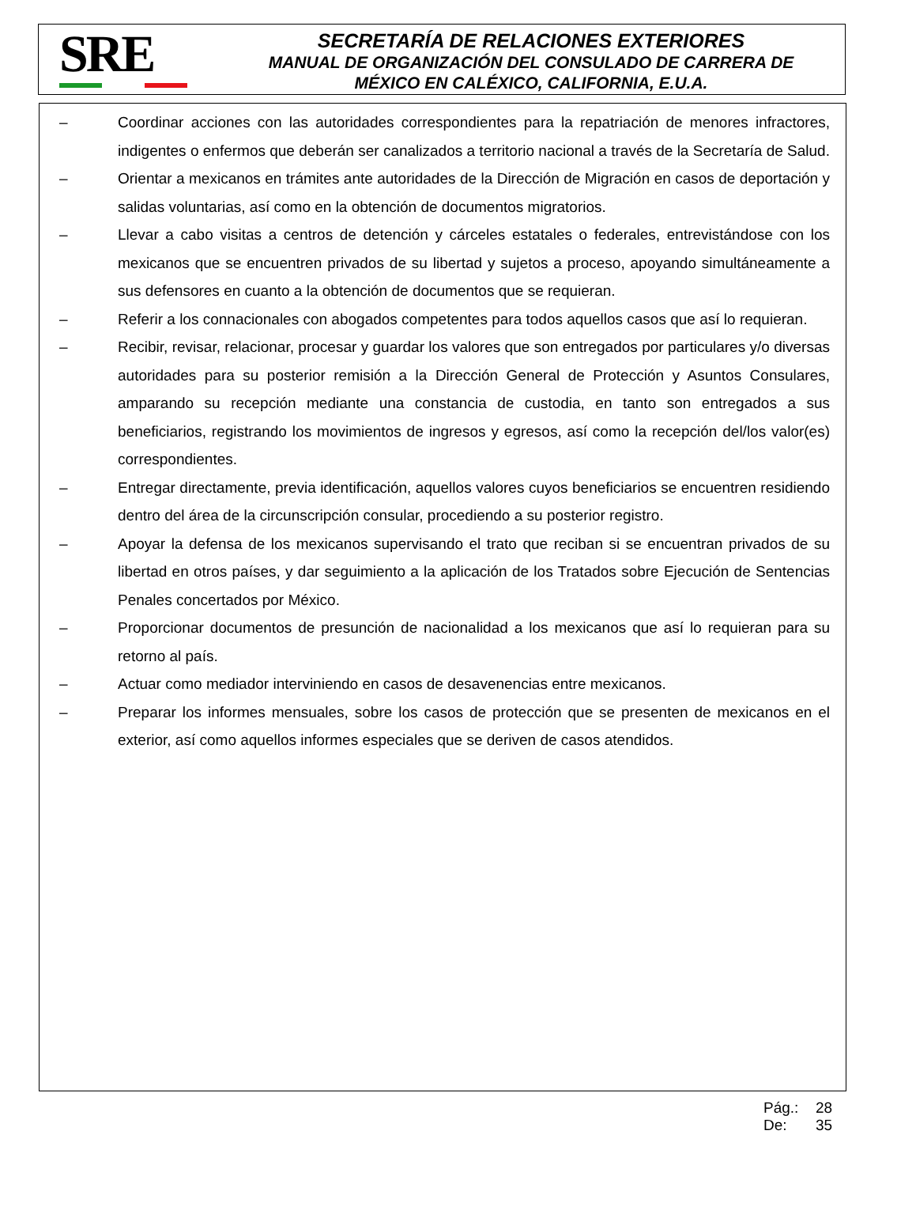SRE
SECRETARÍA DE RELACIONES EXTERIORES
MANUAL DE ORGANIZACIÓN DEL CONSULADO DE CARRERA DE
MÉXICO EN CALÉXICO, CALIFORNIA, E.U.A.
– Coordinar acciones con las autoridades correspondientes para la repatriación de menores infractores, indigentes o enfermos que deberán ser canalizados a territorio nacional a través de la Secretaría de Salud.
– Orientar a mexicanos en trámites ante autoridades de la Dirección de Migración en casos de deportación y salidas voluntarias, así como en la obtención de documentos migratorios.
– Llevar a cabo visitas a centros de detención y cárceles estatales o federales, entrevistándose con los mexicanos que se encuentren privados de su libertad y sujetos a proceso, apoyando simultáneamente a sus defensores en cuanto a la obtención de documentos que se requieran.
– Referir a los connacionales con abogados competentes para todos aquellos casos que así lo requieran.
– Recibir, revisar, relacionar, procesar y guardar los valores que son entregados por particulares y/o diversas autoridades para su posterior remisión a la Dirección General de Protección y Asuntos Consulares, amparando su recepción mediante una constancia de custodia, en tanto son entregados a sus beneficiarios, registrando los movimientos de ingresos y egresos, así como la recepción del/los valor(es) correspondientes.
– Entregar directamente, previa identificación, aquellos valores cuyos beneficiarios se encuentren residiendo dentro del área de la circunscripción consular, procediendo a su posterior registro.
– Apoyar la defensa de los mexicanos supervisando el trato que reciban si se encuentran privados de su libertad en otros países, y dar seguimiento a la aplicación de los Tratados sobre Ejecución de Sentencias Penales concertados por México.
– Proporcionar documentos de presunción de nacionalidad a los mexicanos que así lo requieran para su retorno al país.
– Actuar como mediador interviniendo en casos de desavenencias entre mexicanos.
– Preparar los informes mensuales, sobre los casos de protección que se presenten de mexicanos en el exterior, así como aquellos informes especiales que se deriven de casos atendidos.
Pág.: 28
De: 35